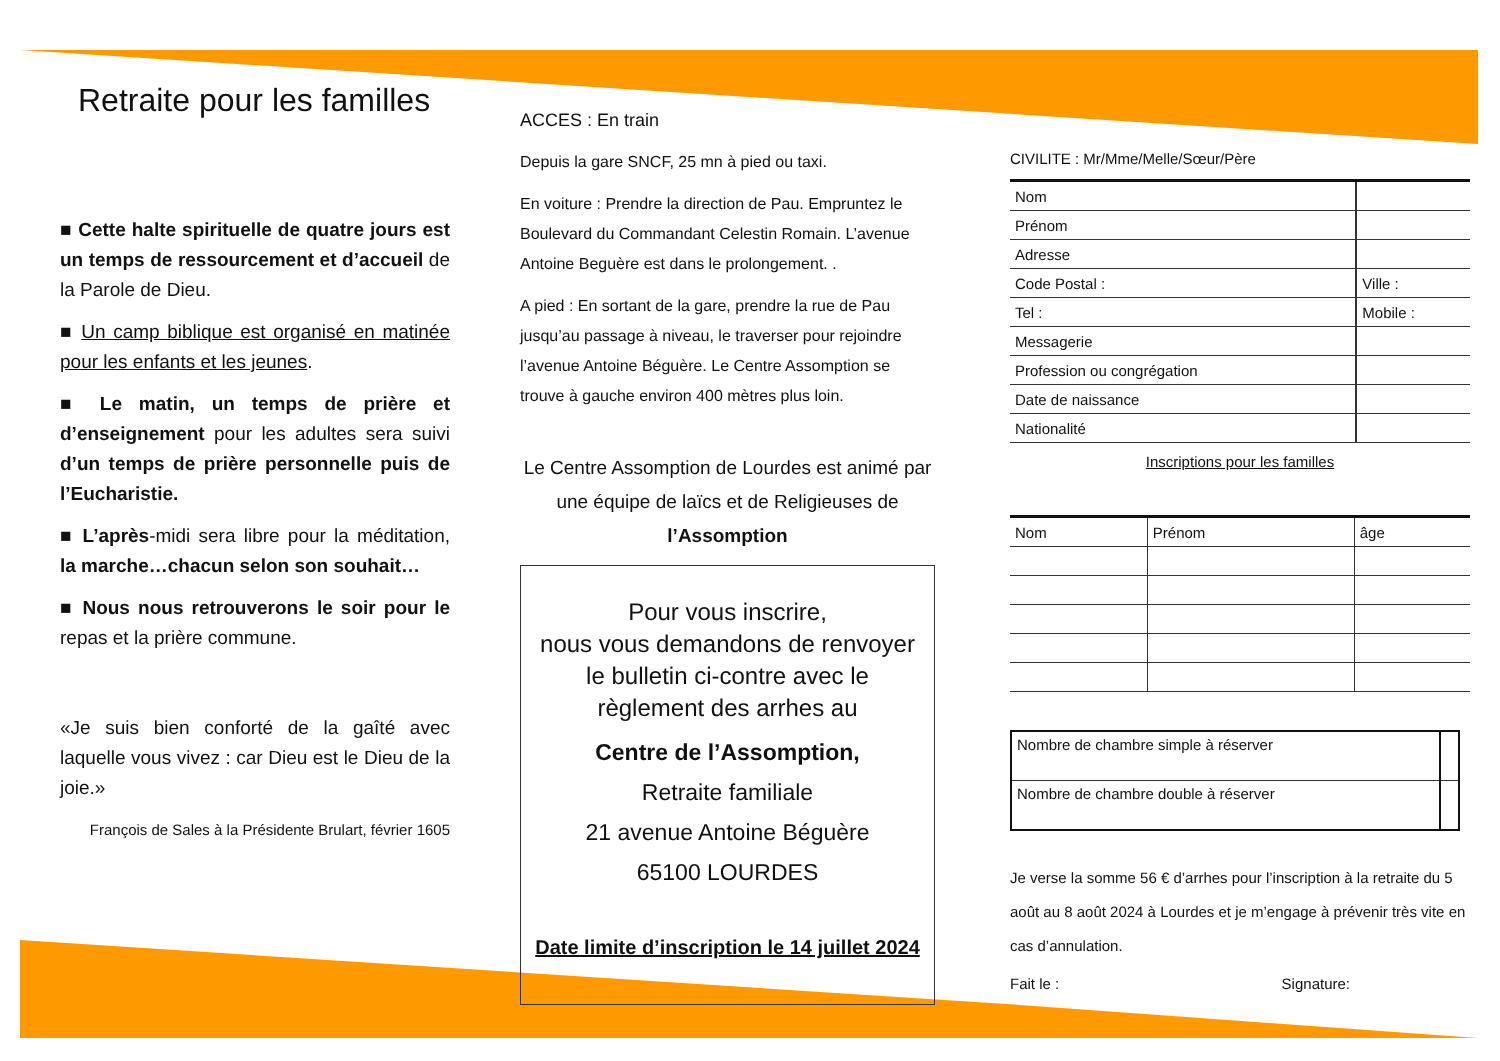Retraite pour les familles
■ Cette halte spirituelle de quatre jours est un temps de ressourcement et d’accueil de la Parole de Dieu.
■ Un camp biblique est organisé en matinée pour les enfants et les jeunes.
■ Le matin, un temps de prière et d’enseignement pour les adultes sera suivi d’un temps de prière personnelle puis de l’Eucharistie.
■ L’après-midi sera libre pour la méditation, la marche…chacun selon son souhait…
■ Nous nous retrouverons le soir pour le repas et la prière commune.
«Je suis bien conforté de la gaîté avec laquelle vous vivez : car Dieu est le Dieu de la joie.»
François de Sales à la Présidente Brulart, février 1605
ACCES : En train
Depuis la gare SNCF, 25 mn à pied ou taxi.
En voiture : Prendre la direction de Pau. Empruntez le Boulevard du Commandant Celestin Romain. L’avenue Antoine Beguère est dans le prolongement. .
A pied : En sortant de la gare, prendre la rue de Pau jusqu’au passage à niveau, le traverser pour rejoindre l’avenue Antoine Béguère. Le Centre Assomption se trouve à gauche environ 400 mètres plus loin.
Le Centre Assomption de Lourdes est animé par une équipe de laïcs et de Religieuses de l’Assomption
Pour vous inscrire,
nous vous demandons de renvoyer le bulletin ci-contre avec le règlement des arrhes au
Centre de l’Assomption,
Retraite familiale
21 avenue Antoine Béguère
65100 LOURDES
Date limite d’inscription le 14 juillet 2024
CIVILITE : Mr/Mme/Melle/Sœur/Père
| Nom | |
| Prénom | |
| Adresse | |
| Code Postal : | Ville : |
| Tel : | Mobile : |
| Messagerie | |
| Profession ou congrégation | |
| Date de naissance | |
| Nationalité | |
Inscriptions pour les familles
| Nom | Prénom | âge |
| Nombre de chambre simple à réserver | |
| Nombre de chambre double à réserver | |
Je verse la somme 56 € d’arrhes pour l’inscription à la retraite du 5 août au 8 août 2024 à Lourdes et je m’engage à prévenir très vite en cas d’annulation.
Fait le : Signature: